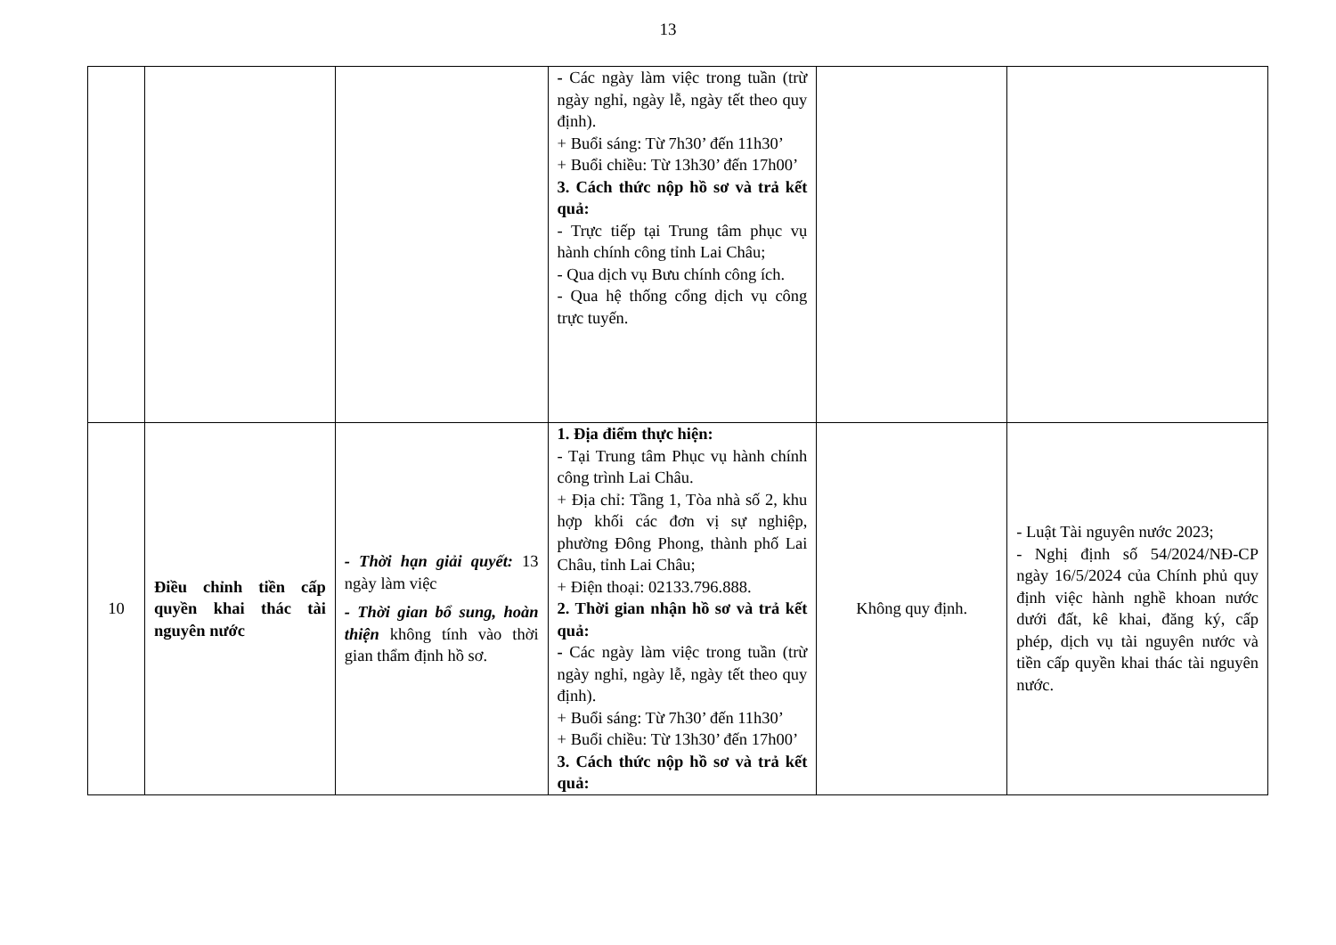13
| | | | - Các ngày làm việc trong tuần (trừ ngày nghỉ, ngày lễ, ngày tết theo quy định). + Buổi sáng: Từ 7h30’ đến 11h30’ + Buổi chiều: Từ 13h30’ đến 17h00’ 3. Cách thức nộp hồ sơ và trả kết quả: - Trực tiếp tại Trung tâm phục vụ hành chính công tỉnh Lai Châu; - Qua dịch vụ Bưu chính công ích. - Qua hệ thống cổng dịch vụ công trực tuyến. | | |
| 10 | Điều chỉnh tiền cấp quyền khai thác tài nguyên nước | - Thời hạn giải quyết: 13 ngày làm việc - Thời gian bổ sung, hoàn thiện không tính vào thời gian thẩm định hồ sơ. | 1. Địa điểm thực hiện: - Tại Trung tâm Phục vụ hành chính công trình Lai Châu. + Địa chỉ: Tầng 1, Tòa nhà số 2, khu hợp khối các đơn vị sự nghiệp, phường Đông Phong, thành phố Lai Châu, tỉnh Lai Châu; + Điện thoại: 02133.796.888. 2. Thời gian nhận hồ sơ và trả kết quả: - Các ngày làm việc trong tuần (trừ ngày nghỉ, ngày lễ, ngày tết theo quy định). + Buổi sáng: Từ 7h30’ đến 11h30’ + Buổi chiều: Từ 13h30’ đến 17h00’ 3. Cách thức nộp hồ sơ và trả kết quả: | Không quy định. | - Luật Tài nguyên nước 2023; - Nghị định số 54/2024/NĐ-CP ngày 16/5/2024 của Chính phủ quy định việc hành nghề khoan nước dưới đất, kê khai, đăng ký, cấp phép, dịch vụ tài nguyên nước và tiền cấp quyền khai thác tài nguyên nước. |